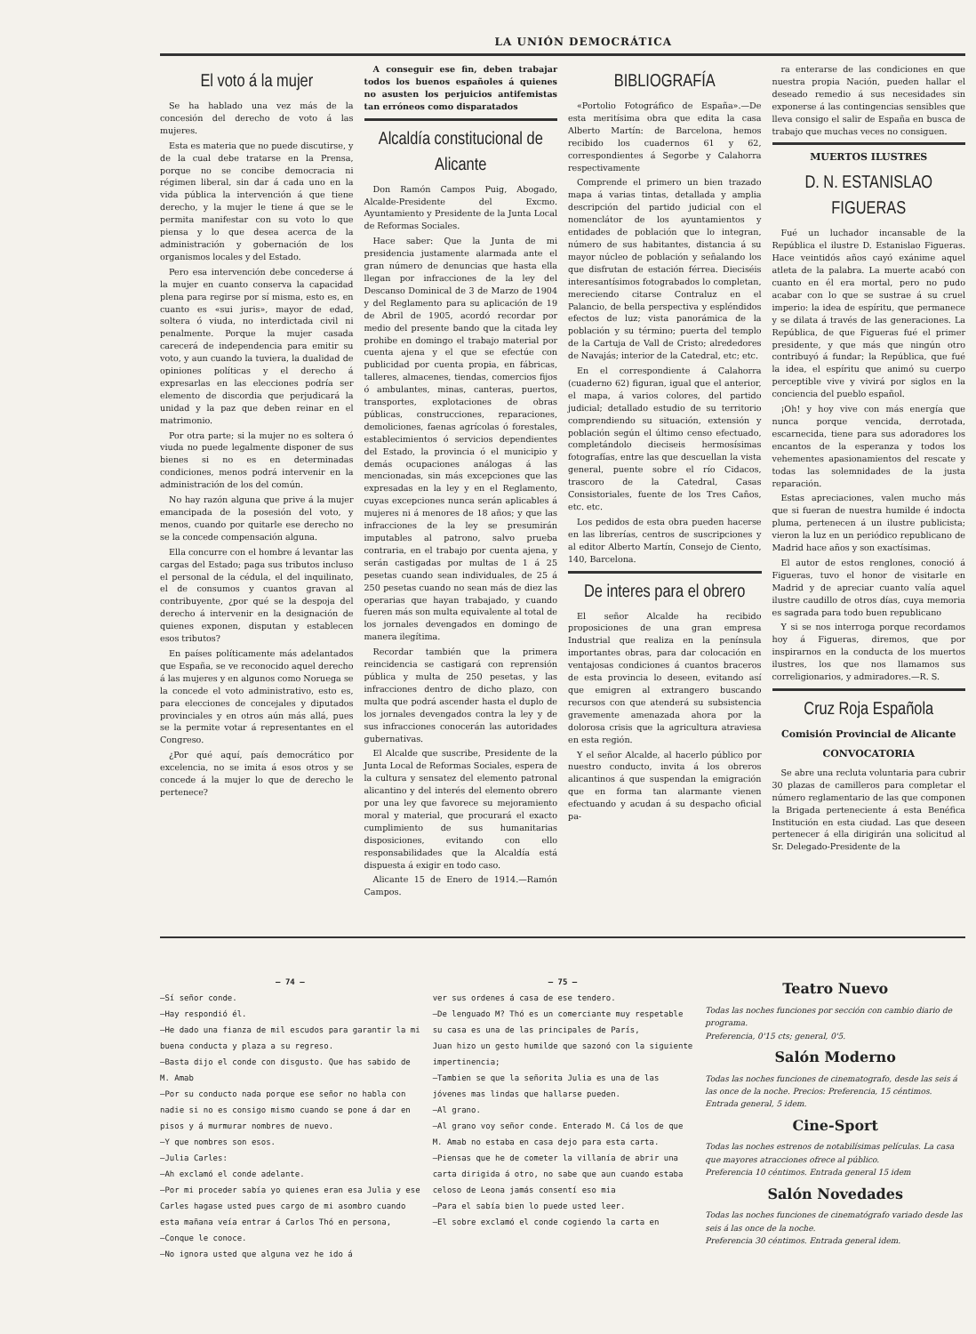LA UNIÓN DEMOCRÁTICA
El voto á la mujer
Se ha hablado una vez más de la concesión del derecho de voto á las mujeres.
Esta es materia que no puede discutirse, y de la cual debe tratarse en la Prensa, porque no se concibe democracia ni régimen liberal, sin dar á cada uno en la vida pública la intervención á que tiene derecho, y la mujer le tiene á que se le permita manifestar con su voto lo que piensa y lo que desea acerca de la administración y gobernación de los organismos locales y del Estado.
Pero esa intervención debe concederse á la mujer en cuanto conserva la capacidad plena para regirse por sí misma, esto es, en cuanto es «sui juris», mayor de edad, soltera ó viuda, no interdictada civil ni penalmente. Porque la mujer casada carecerá de independencia para emitir su voto, y aun cuando la tuviera, la dualidad de opiniones políticas y el derecho á expresarlas en las elecciones podría ser elemento de discordia que perjudicará la unidad y la paz que deben reinar en el matrimonio.
Por otra parte; si la mujer no es soltera ó viuda no puede legalmente disponer de sus bienes si no es en determinadas condiciones, menos podrá intervenir en la administración de los del común.
No hay razón alguna que prive á la mujer emancipada de la posesión del voto, y menos, cuando por quitarle ese derecho no se la concede compensación alguna.
Ella concurre con el hombre á levantar las cargas del Estado; paga sus tributos incluso el personal de la cédula, el del inquilinato, el de consumos y cuantos gravan al contribuyente, ¿por qué se la despoja del derecho á intervenir en la designación de quienes exponen, disputan y establecen esos tributos?
En países políticamente más adelantados que España, se ve reconocido aquel derecho á las mujeres y en algunos como Noruega se la concede el voto administrativo, esto es, para elecciones de concejales y diputados provinciales y en otros aún más allá, pues se la permite votar á representantes en el Congreso.
¿Por qué aquí, país democrático por excelencia, no se imita á esos otros y se concede á la mujer lo que de derecho le pertenece?
A conseguir ese fin, deben trabajar todos los buenos españoles á quienes no asusten los perjuicios antifemistas tan erróneos como disparatados
Alcaldía constitucional de Alicante
Don Ramón Campos Puig, Abogado, Alcalde-Presidente del Excmo. Ayuntamiento y Presidente de la Junta Local de Reformas Sociales.
Hace saber: Que la Junta de mi presidencia justamente alarmada ante el gran número de denuncias que hasta ella llegan por infracciones de la ley del Descanso Dominical de 3 de Marzo de 1904 y del Reglamento para su aplicación de 19 de Abril de 1905, acordó recordar por medio del presente bando que la citada ley prohibe en domingo el trabajo material por cuenta ajena y el que se efectúe con publicidad por cuenta propia, en fábricas, talleres, almacenes, tiendas, comercios fijos ó ambulantes, minas, canteras, puertos, transportes, explotaciones de obras públicas, construcciones, reparaciones, demoliciones, faenas agrícolas ó forestales, establecimientos ó servicios dependientes del Estado, la provincia ó el municipio y demás ocupaciones análogas á las mencionadas, sin más excepciones que las expresadas en la ley y en el Reglamento, cuyas excepciones nunca serán aplicables á mujeres ni á menores de 18 años; y que las infracciones de la ley se presumirán imputables al patrono, salvo prueba contraria, en el trabajo por cuenta ajena, y serán castigadas por multas de 1 á 25 pesetas cuando sean individuales, de 25 á 250 pesetas cuando no sean más de diez las operarias que hayan trabajado, y cuando fueren más son multa equivalente al total de los jornales devengados en domingo de manera ilegítima.
Recordar también que la primera reincidencia se castigará con reprensión pública y multa de 250 pesetas, y las infracciones dentro de dicho plazo, con multa que podrá ascender hasta el duplo de los jornales devengados contra la ley y de sus infracciones conocerán las autoridades gubernativas.
El Alcalde que suscribe, Presidente de la Junta Local de Reformas Sociales, espera de la cultura y sensatez del elemento patronal alicantino y del interés del elemento obrero por una ley que favorece su mejoramiento moral y material, que procurará el exacto cumplimiento de sus humanitarias disposiciones, evitando con ello responsabilidades que la Alcaldía está dispuesta á exigir en todo caso.
Alicante 15 de Enero de 1914.—Ramón Campos.
BIBLIOGRAFÍA
«Portolio Fotográfico de España».—De esta meritísima obra que edita la casa Alberto Martín: de Barcelona, hemos recibido los cuadernos 61 y 62, correspondientes á Segorbe y Calahorra respectivamente
Comprende el primero un bien trazado mapa á varias tintas, detallada y amplia descripción del partido judicial con el nomenclátor de los ayuntamientos y entidades de población que lo integran, número de sus habitantes, distancia á su mayor núcleo de población y señalando los que disfrutan de estación férrea. Dieciséis interesantísimos fotograbados lo completan, mereciendo citarse Contraluz en el Palancio, de bella perspectiva y espléndidos efectos de luz; vista panorámica de la población y su término; puerta del templo de la Cartuja de Vall de Cristo; alrededores de Navajás; interior de la Catedral, etc; etc.
En el correspondiente á Calahorra (cuaderno 62) figuran, igual que el anterior, el mapa, á varios colores, del partido judicial; detallado estudio de su territorio comprendiendo su situación, extensión y población según el último censo efectuado, completándolo dieciseis hermosísimas fotografías, entre las que descuellan la vista general, puente sobre el río Cidacos, trascoro de la Catedral, Casas Consistoriales, fuente de los Tres Caños, etc. etc.
Los pedidos de esta obra pueden hacerse en las librerías, centros de suscripciones y al editor Alberto Martín, Consejo de Ciento, 140, Barcelona.
De interes para el obrero
El señor Alcalde ha recibido proposiciones de una gran empresa Industrial que realiza en la península importantes obras, para dar colocación en ventajosas condiciones á cuantos braceros de esta provincia lo deseen, evitando así que emigren al extrangero buscando recursos con que atenderá su subsistencia gravemente amenazada ahora por la dolorosa crisis que la agricultura atraviesa en esta región.
Y el señor Alcalde, al hacerlo público por nuestro conducto, invita á los obreros alicantinos á que suspendan la emigración que en forma tan alarmante vienen efectuando y acudan á su despacho oficial pa-
ra enterarse de las condiciones en que nuestra propia Nación, pueden hallar el deseado remedio á sus necesidades sin exponerse á las contingencias sensibles que lleva consigo el salir de España en busca de trabajo que muchas veces no consiguen.
MUERTOS ILUSTRES
D. N. ESTANISLAO FIGUERAS
Fué un luchador incansable de la República el ilustre D. Estanislao Figueras. Hace veintidós años cayó exánime aquel atleta de la palabra. La muerte acabó con cuanto en él era mortal, pero no pudo acabar con lo que se sustrae á su cruel imperio: la idea de espíritu, que permanece y se dilata á través de las generaciones. La República, de que Figueras fué el primer presidente, y que más que ningún otro contribuyó á fundar; la República, que fué la idea, el espíritu que animó su cuerpo perceptible vive y vivirá por siglos en la conciencia del pueblo español.
¡Oh! y hoy vive con más energía que nunca porque vencida, derrotada, escarnecida, tiene para sus adoradores los encantos de la esperanza y todos los vehementes apasionamientos del rescate y todas las solemnidades de la justa reparación.
Estas apreciaciones, valen mucho más que si fueran de nuestra humilde é indocta pluma, pertenecen á un ilustre publicista; vieron la luz en un periódico republicano de Madrid hace años y son exactísimas.
El autor de estos renglones, conoció á Figueras, tuvo el honor de visitarle en Madrid y de apreciar cuanto valía aquel ilustre caudillo de otros días, cuya memoria es sagrada para todo buen republicano
Y si se nos interroga porque recordamos hoy á Figueras, diremos, que por inspirarnos en la conducta de los muertos ilustres, los que nos llamamos sus correligionarios, y admiradores.—R. S.
Cruz Roja Española
Comisión Provincial de Alicante
CONVOCATORIA
Se abre una recluta voluntaria para cubrir 30 plazas de camilleros para completar el número reglamentario de las que componen la Brigada perteneciente á esta Benéfica Institución en esta ciudad. Las que deseen pertenecer á ella dirigirán una solicitud al Sr. Delegado-Presidente de la
— 74 —
—Sí señor conde.
—Hay respondió él.
—He dado una fianza de mil escudos para garantir la mi buena conducta y plaza a su regreso.
—Basta dijo el conde con disgusto. Que has sabido de M. Amab
—Por su conducto nada porque ese señor no habla con nadie si no es consigo mismo cuando se pone á dar en pisos y á murmurar nombres de nuevo.
—Y que nombres son esos.
—Julia Carles:
—Ah exclamó el conde adelante.
—Por mi proceder sabía yo quienes eran esa Julia y ese Carles hagase usted pues cargo de mi asombro cuando esta mañana veía entrar á Carlos Thó en persona,
—Conque le conoce.
—No ignora usted que alguna vez he ido á
— 75 —
ver sus ordenes á casa de ese tendero.
—De lenguado M? Thó es un comerciante muy respetable su casa es una de las principales de París,
Juan hizo un gesto humilde que sazonó con la siguiente impertinencia;
—Tambien se que la señorita Julia es una de las jóvenes mas lindas que hallarse pueden.
—Al grano.
—Al grano voy señor conde. Enterado M. Cá los de que M. Amab no estaba en casa dejo para esta carta.
—Piensas que he de cometer la villanía de abrir una carta dirigida á otro, no sabe que aun cuando estaba celoso de Leona jamás consentí eso mia
—Para el sabía bien lo puede usted leer.
—El sobre exclamó el conde cogiendo la carta en
Teatro Nuevo
Todas las noches funciones por sección con cambio diario de programa.
Preferencia, 0'15 cts; general, 0'5.
Salón Moderno
Todas las noches funciones de cinematografo, desde las seis á las once de la noche. Precios: Preferencia, 15 céntimos. Entrada general, 5 idem.
Cine-Sport
Todas las noches estrenos de notabilísimas películas. La casa que mayores atracciones ofrece al público.
Preferencia 10 céntimos. Entrada general 15 idem
Salón Novedades
Todas las noches funciones de cinematógrafo variado desde las seis á las once de la noche.
Preferencia 30 céntimos. Entrada general idem.